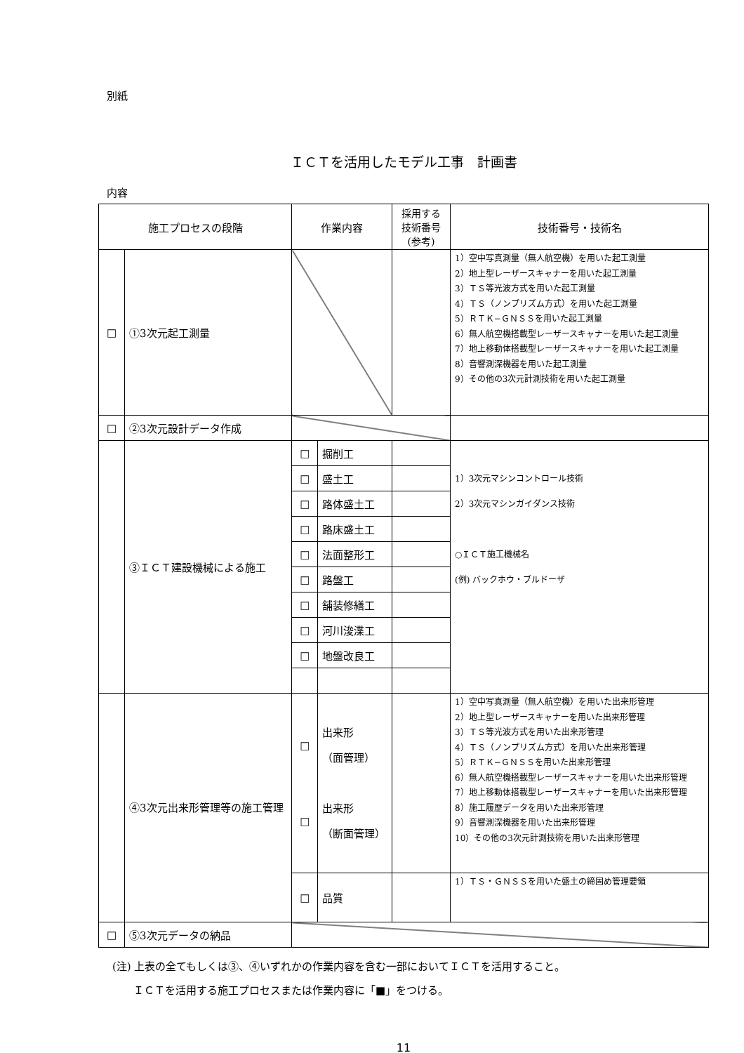別紙
ＩＣＴを活用したモデル工事　計画書
内容
| 施工プロセスの段階 | | 作業内容 | | 採用する 技術番号 (参考) | 技術番号・技術名 |
| --- | --- | --- | --- | --- | --- |
| □ | ①3次元起工測量 | | | | 1）空中写真測量（無人航空機）を用いた起工測量 2）地上型レーザースキャナーを用いた起工測量 3）ＴＳ等光波方式を用いた起工測量 4）ＴＳ（ノンプリズム方式）を用いた起工測量 5）ＲＴＫ−ＧＮＳＳを用いた起工測量 6）無人航空機搭載型レーザースキャナーを用いた起工測量 7）地上移動体搭載型レーザースキャナーを用いた起工測量 8）音響測深機器を用いた起工測量 9）その他の3次元計測技術を用いた起工測量 |
| □ | ②3次元設計データ作成 | | | | |
| | ③ＩＣＴ建設機械による施工 | □ | 掘削工 | | 1）3次元マシンコントロール技術 2）3次元マシンガイダンス技術 ○ＩＣＴ施工機械名 (例) バックホウ・ブルドーザ |
| | | □ | 盛土工 | | |
| | | □ | 路体盛土工 | | |
| | | □ | 路床盛土工 | | |
| | | □ | 法面整形工 | | |
| | | □ | 路盤工 | | |
| | | □ | 舗装修繕工 | | |
| | | □ | 河川浚渫工 | | |
| | | □ | 地盤改良工 | | |
| | ④3次元出来形管理等の施工管理 | □ □ | 出来形 （面管理） 出来形 （断面管理） | | 1）空中写真測量（無人航空機）を用いた出来形管理 2）地上型レーザースキャナーを用いた出来形管理 3）ＴＳ等光波方式を用いた出来形管理 4）ＴＳ（ノンプリズム方式）を用いた出来形管理 5）ＲＴＫ−ＧＮＳＳを用いた出来形管理 6）無人航空機搭載型レーザースキャナーを用いた出来形管理 7）地上移動体搭載型レーザースキャナーを用いた出来形管理 8）施工履歴データを用いた出来形管理 9）音響測深機器を用いた出来形管理 10）その他の3次元計測技術を用いた出来形管理 |
| | | □ | 品質 | | 1）ＴＳ・ＧＮＳＳを用いた盛土の締固め管理要領 |
| □ | ⑤3次元データの納品 | | | | |
(注) 上表の全てもしくは③、④いずれかの作業内容を含む一部においてＩＣＴを活用すること。
　　ＩＣＴを活用する施工プロセスまたは作業内容に「■」をつける。
11